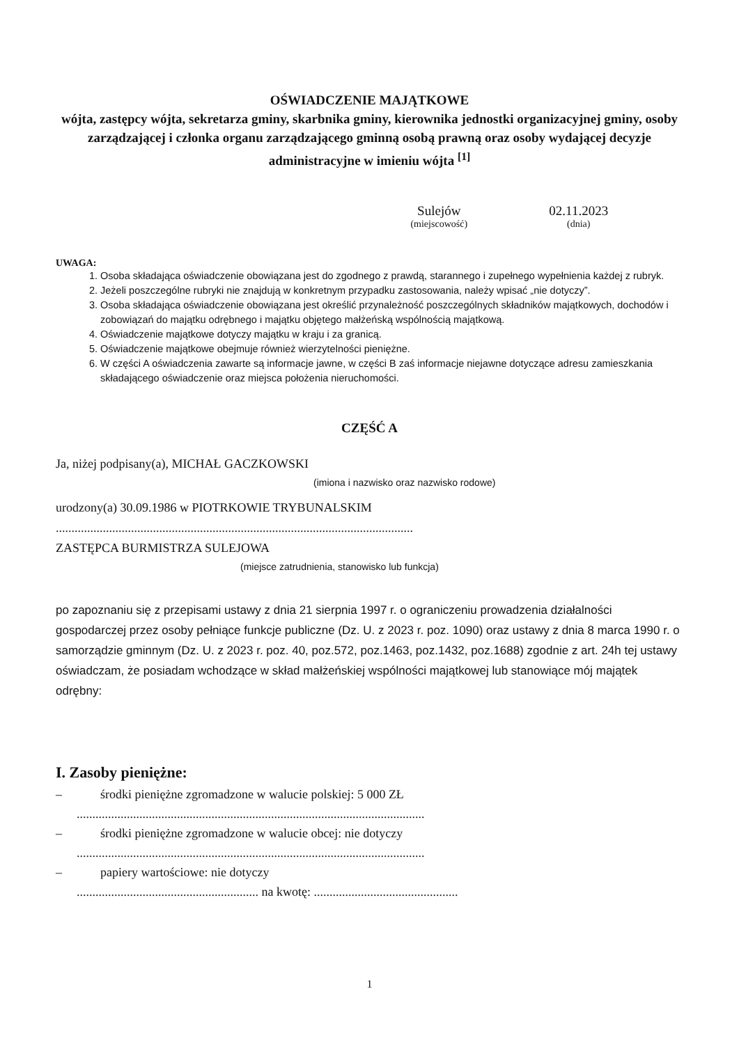OŚWIADCZENIE MAJĄTKOWE
wójta, zastępcy wójta, sekretarza gminy, skarbnika gminy, kierownika jednostki organizacyjnej gminy, osoby zarządzającej i członka organu zarządzającego gminną osobą prawną oraz osoby wydającej decyzje administracyjne w imieniu wójta <sup>[1]</sup>
Sulejów
(miejscowość)
02.11.2023
(dnia)
UWAGA:
1. Osoba składająca oświadczenie obowiązana jest do zgodnego z prawdą, starannego i zupełnego wypełnienia każdej z rubryk.
2. Jeżeli poszczególne rubryki nie znajdują w konkretnym przypadku zastosowania, należy wpisać „nie dotyczy”.
3. Osoba składająca oświadczenie obowiązana jest określić przynależność poszczególnych składników majątkowych, dochodów i zobowiązań do majątku odrębnego i majątku objętego małżeńską wspólnością majątkową.
4. Oświadczenie majątkowe dotyczy majątku w kraju i za granicą.
5. Oświadczenie majątkowe obejmuje również wierzytelności pieniężne.
6. W części A oświadczenia zawarte są informacje jawne, w części B zaś informacje niejawne dotyczące adresu zamieszkania składającego oświadczenie oraz miejsca położenia nieruchomości.
CZĘŚĆ A
Ja, niżej podpisany(a), MICHAŁ GACZKOWSKI
(imiona i nazwisko oraz nazwisko rodowe)
urodzony(a) 30.09.1986 w PIOTRKOWIE TRYBUNALSKIM
..................................................................................................................
ZASTĘPCA BURMISTRZA SULEJOWA
(miejsce zatrudnienia, stanowisko lub funkcja)
po zapoznaniu się z przepisami ustawy z dnia 21 sierpnia 1997 r. o ograniczeniu prowadzenia działalności gospodarczej przez osoby pełniące funkcje publiczne (Dz. U. z 2023 r. poz. 1090) oraz ustawy z dnia 8 marca 1990 r. o samorządzie gminnym (Dz. U. z 2023 r. poz. 40, poz.572, poz.1463, poz.1432, poz.1688) zgodnie z art. 24h tej ustawy oświadczam, że posiadam wchodzące w skład małżeńskiej wspólności majątkowej lub stanowiące mój majątek odrębny:
I. Zasoby pieniężne:
– środki pieniężne zgromadzone w walucie polskiej: 5 000 ZŁ
...............................................................................................................
– środki pieniężne zgromadzone w walucie obcej: nie dotyczy
...............................................................................................................
– papiery wartościowe: nie dotyczy
.......................................................... na kwotę: ..............................................
1